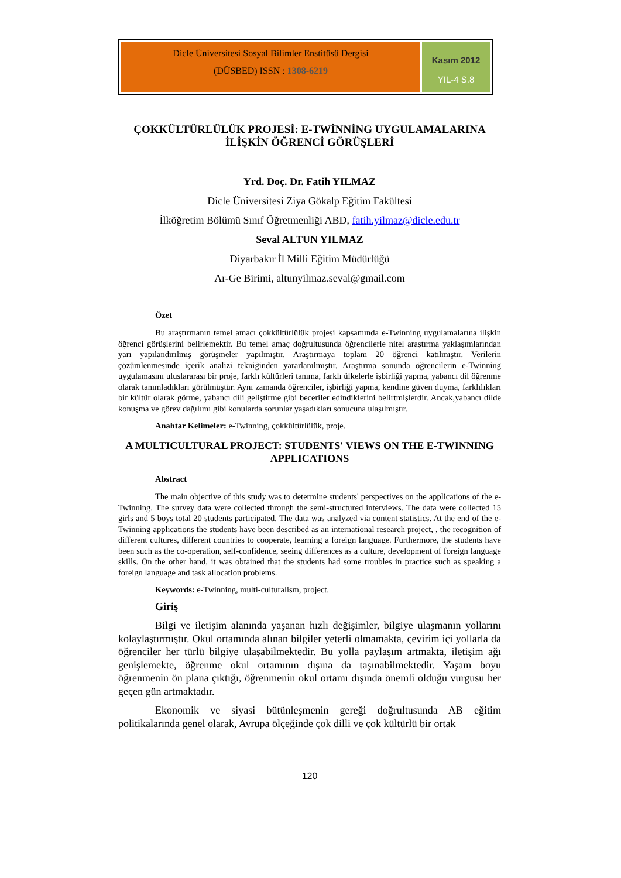Dicle Üniversitesi Sosyal Bilimler Enstitüsü Dergisi
(DÜSBED) ISSN : 1308-6219
Kasım 2012
YIL-4 S.8
ÇOKKÜLTÜRLÜLÜK PROJESİ: E-TWİNNİNG UYGULAMALARINA İLİŞKİN ÖĞRENCİ GÖRÜŞLERİ
Yrd. Doç. Dr. Fatih YILMAZ
Dicle Üniversitesi Ziya Gökalp Eğitim Fakültesi
İlköğretim Bölümü Sınıf Öğretmenliği ABD, fatih.yilmaz@dicle.edu.tr
Seval ALTUN YILMAZ
Diyarbakır İl Milli Eğitim Müdürlüğü
Ar-Ge Birimi, altunyilmaz.seval@gmail.com
Özet
Bu araştırmanın temel amacı çokkültürlülük projesi kapsamında e-Twinning uygulamalarına ilişkin öğrenci görüşlerini belirlemektir. Bu temel amaç doğrultusunda öğrencilerle nitel araştırma yaklaşımlarından yarı yapılandırılmış görüşmeler yapılmıştır. Araştırmaya toplam 20 öğrenci katılmıştır. Verilerin çözümlenmesinde içerik analizi tekniğinden yararlanılmıştır. Araştırma sonunda öğrencilerin e-Twinning uygulamasını uluslararası bir proje, farklı kültürleri tanıma, farklı ülkelerle işbirliği yapma, yabancı dil öğrenme olarak tanımladıkları görülmüştür. Aynı zamanda öğrenciler, işbirliği yapma, kendine güven duyma, farklılıkları bir kültür olarak görme, yabancı dili geliştirme gibi beceriler edindiklerini belirtmişlerdir. Ancak,yabancı dilde konuşma ve görev dağılımı gibi konularda sorunlar yaşadıkları sonucuna ulaşılmıştır.
Anahtar Kelimeler: e-Twinning, çokkültürlülük, proje.
A MULTICULTURAL PROJECT: STUDENTS' VIEWS ON THE E-TWINNING APPLICATIONS
Abstract
The main objective of this study was to determine students' perspectives on the applications of the e-Twinning. The survey data were collected through the semi-structured interviews. The data were collected 15 girls and 5 boys total 20 students participated. The data was analyzed via content statistics. At the end of the e-Twinning applications the students have been described as an international research project, , the recognition of different cultures, different countries to cooperate, learning a foreign language. Furthermore, the students have been such as the co-operation, self-confidence, seeing differences as a culture, development of foreign language skills. On the other hand, it was obtained that the students had some troubles in practice such as speaking a foreign language and task allocation problems.
Keywords: e-Twinning, multi-culturalism, project.
Giriş
Bilgi ve iletişim alanında yaşanan hızlı değişimler, bilgiye ulaşmanın yollarını kolaylaştırmıştır. Okul ortamında alınan bilgiler yeterli olmamakta, çevirim içi yollarla da öğrenciler her türlü bilgiye ulaşabilmektedir. Bu yolla paylaşım artmakta, iletişim ağı genişlemekte, öğrenme okul ortamının dışına da taşınabilmektedir. Yaşam boyu öğrenmenin ön plana çıktığı, öğrenmenin okul ortamı dışında önemli olduğu vurgusu her geçen gün artmaktadır.
Ekonomik ve siyasi bütünleşmenin gereği doğrultusunda AB eğitim politikalarında genel olarak, Avrupa ölçeğinde çok dilli ve çok kültürlü bir ortak
120